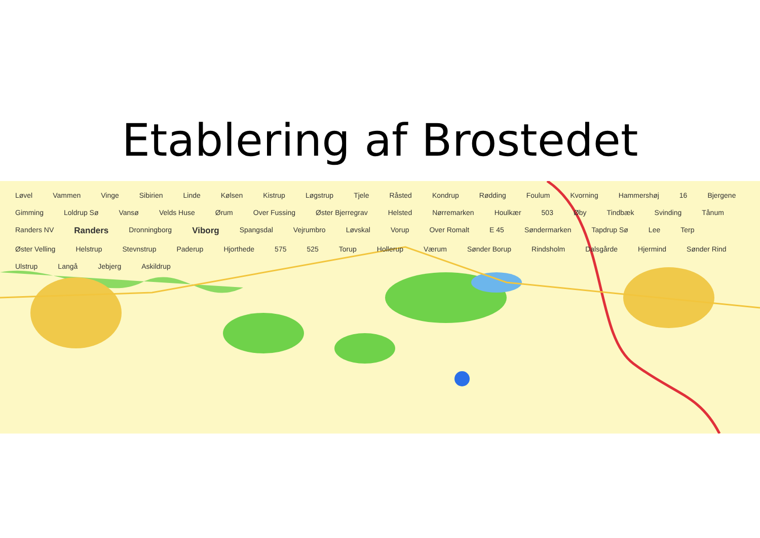Etablering af Brostedet
Løvel Vammen Vinge Sibirien Linde Kølsen Kistrup Løgstrup Tjele Råsted Kondrup Rødding Foulum Kvorning Hammershøj 16 Bjergene Gimming Loldrup Sø Vansø Velds Huse Ørum Over Fussing Øster Bjerregrav Helsted Nørremarken Houlkær 503 Øby Tindbæk Svinding Tånum Randers NV Randers Dronningborg Viborg Spangsdal Vejrumbro Løvskal Vorup Over Romalt E 45 Søndermarken Tapdrup Sø Lee Terp Øster Velling Helstrup Stevnstrup Paderup Hjorthede 575 525 Torup Hollerup Værum Sønder Borup Rindsholm Dalsgårde Hjermind Sønder Rind Ulstrup Langå Jebjerg Askildrup